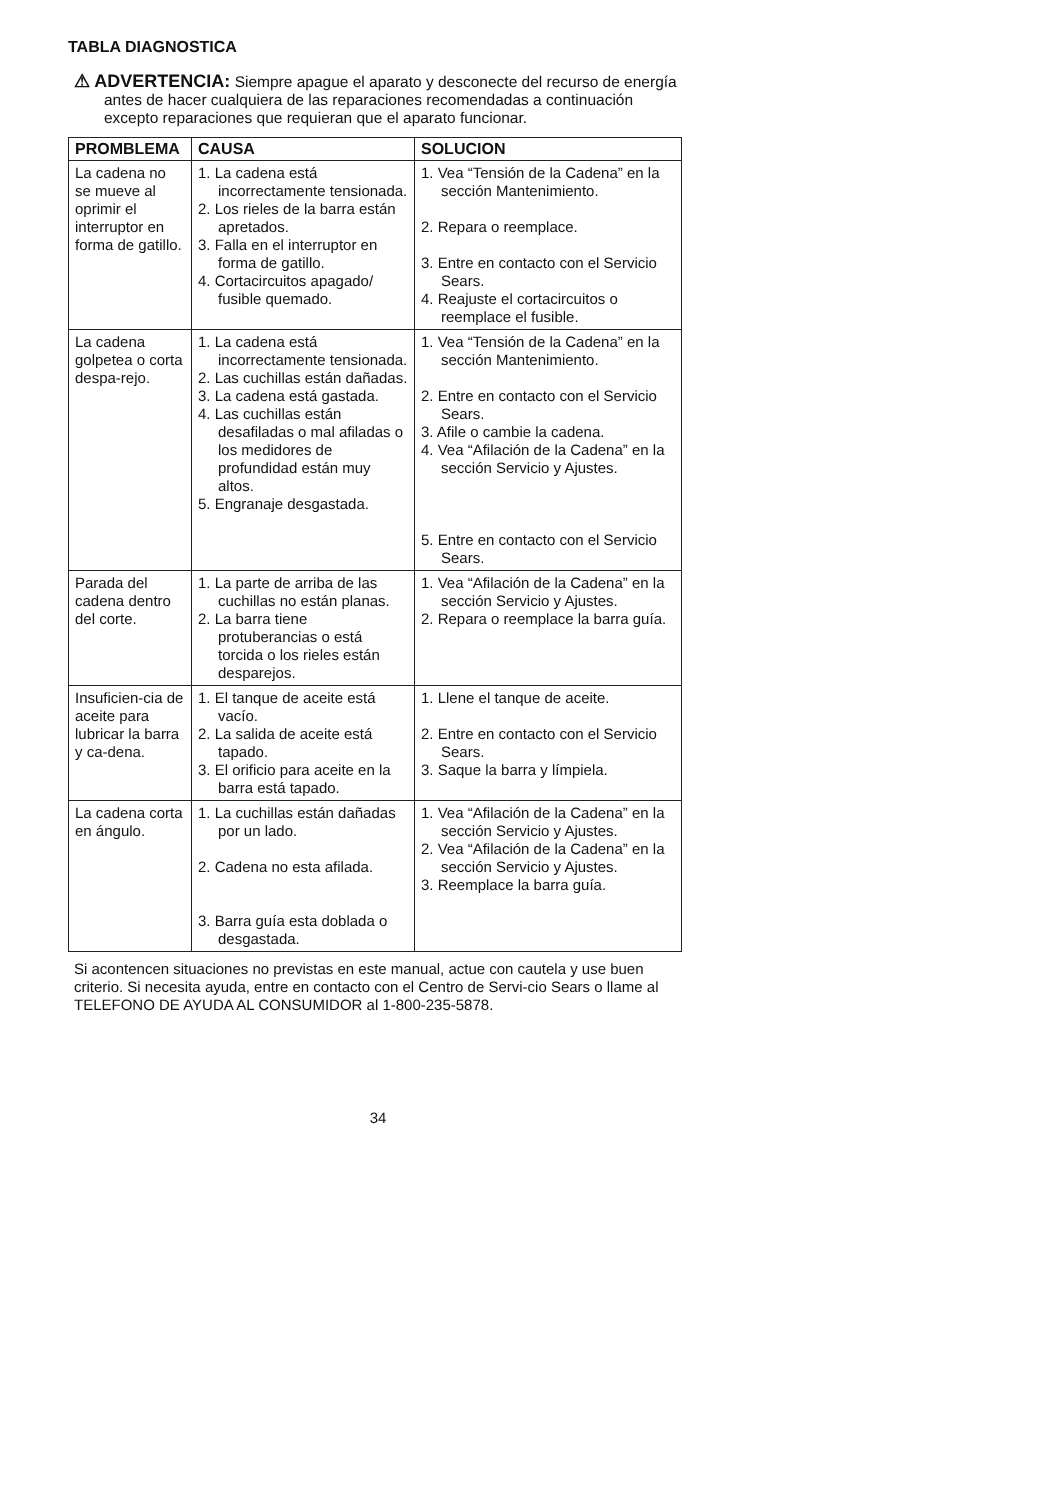TABLA DIAGNOSTICA
⚠ ADVERTENCIA: Siempre apague el aparato y desconecte del recurso de energía antes de hacer cualquiera de las reparaciones recomendadas a continuación excepto reparaciones que requieran que el aparato funcionar.
| PROMBLEMA | CAUSA | SOLUCION |
| --- | --- | --- |
| La cadena no se mueve al oprimir el interruptor en forma de gatillo. | 1. La cadena está incorrectamente tensionada. 2. Los rieles de la barra están apretados. 3. Falla en el interruptor en forma de gatillo. 4. Cortacircuitos apagado/ fusible quemado. | 1. Vea “Tensión de la Cadena” en la sección Mantenimiento. 2. Repara o reemplace. 3. Entre en contacto con el Servicio Sears. 4. Reajuste el cortacircuitos o reemplace el fusible. |
| La cadena golpetea o corta despa-rejo. | 1. La cadena está incorrectamente tensionada. 2. Las cuchillas están dañadas. 3. La cadena está gastada. 4. Las cuchillas están desafiladas o mal afiladas o los medidores de profundidad están muy altos. 5. Engranaje desgastada. | 1. Vea “Tensión de la Cadena” en la sección Mantenimiento. 2. Entre en contacto con el Servicio Sears. 3. Afile o cambie la cadena. 4. Vea “Afilación de la Cadena” en la sección Servicio y Ajustes. 5. Entre en contacto con el Servicio Sears. |
| Parada del cadena dentro del corte. | 1. La parte de arriba de las cuchillas no están planas. 2. La barra tiene protuberancias o está torcida o los rieles están desparejos. | 1. Vea “Afilación de la Cadena” en la sección Servicio y Ajustes. 2. Repara o reemplace la barra guía. |
| Insuficien-cia de aceite para lubricar la barra y ca-dena. | 1. El tanque de aceite está vacío. 2. La salida de aceite está tapado. 3. El orificio para aceite en la barra está tapado. | 1. Llene el tanque de aceite. 2. Entre en contacto con el Servicio Sears. 3. Saque la barra y límpiela. |
| La cadena corta en ángulo. | 1. La cuchillas están dañadas por un lado. 2. Cadena no esta afilada. 3. Barra guía esta doblada o desgastada. | 1. Vea “Afilación de la Cadena” en la sección Servicio y Ajustes. 2. Vea “Afilación de la Cadena” en la sección Servicio y Ajustes. 3. Reemplace la barra guía. |
Si acontencen situaciones no previstas en este manual, actue con cautela y use buen criterio. Si necesita ayuda, entre en contacto con el Centro de Servi-cio Sears o llame al TELEFONO DE AYUDA AL CONSUMIDOR al 1-800-235-5878.
34